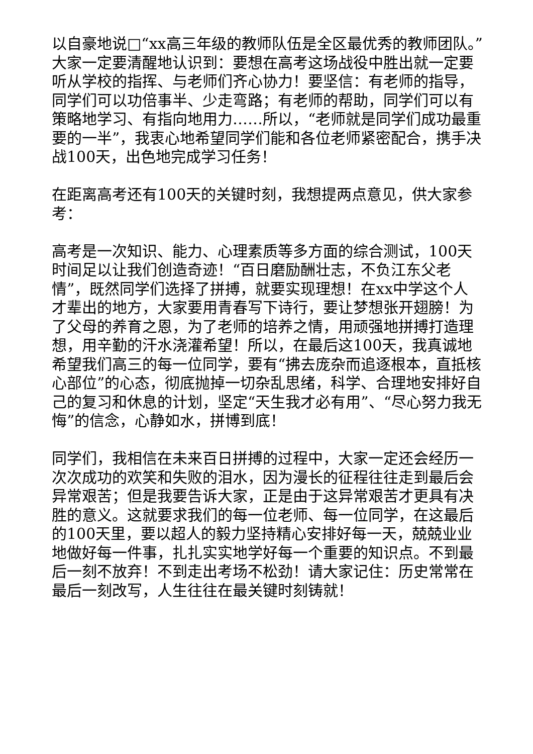以自豪地说□“xx高三年级的教师队伍是全区最优秀的教师团队。”大家一定要清醒地认识到：要想在高考这场战役中胜出就一定要听从学校的指挥、与老师们齐心协力！要坚信：有老师的指导，同学们可以功倍事半、少走弯路；有老师的帮助，同学们可以有策略地学习、有指向地用力……所以，“老师就是同学们成功最重要的一半”，我衷心地希望同学们能和各位老师紧密配合，携手决战100天，出色地完成学习任务！
在距离高考还有100天的关键时刻，我想提两点意见，供大家参考：
高考是一次知识、能力、心理素质等多方面的综合测试，100天时间足以让我们创造奇迹！“百日磨励酬壮志，不负江东父老情”，既然同学们选择了拼搏，就要实现理想！在xx中学这个人才辈出的地方，大家要用青春写下诗行，要让梦想张开翅膀！为了父母的养育之恩，为了老师的培养之情，用顽强地拼搏打造理想，用辛勤的汗水浇灌希望！所以，在最后这100天，我真诚地希望我们高三的每一位同学，要有“拂去庞杂而追逐根本，直抵核心部位”的心态，彻底抛掉一切杂乱思绪，科学、合理地安排好自己的复习和休息的计划，坚定“天生我才必有用”、“尽心努力我无悔”的信念，心静如水，拼博到底！
同学们，我相信在未来百日拼搏的过程中，大家一定还会经历一次次成功的欢笑和失败的泪水，因为漫长的征程往往走到最后会异常艰苦；但是我要告诉大家，正是由于这异常艰苦才更具有决胜的意义。这就要求我们的每一位老师、每一位同学，在这最后的100天里，要以超人的毅力坚持精心安排好每一天，兢兢业业地做好每一件事，扎扎实实地学好每一个重要的知识点。不到最后一刻不放弃！不到走出考场不松劲！请大家记住：历史常常在最后一刻改写，人生往往在最关键时刻铸就！